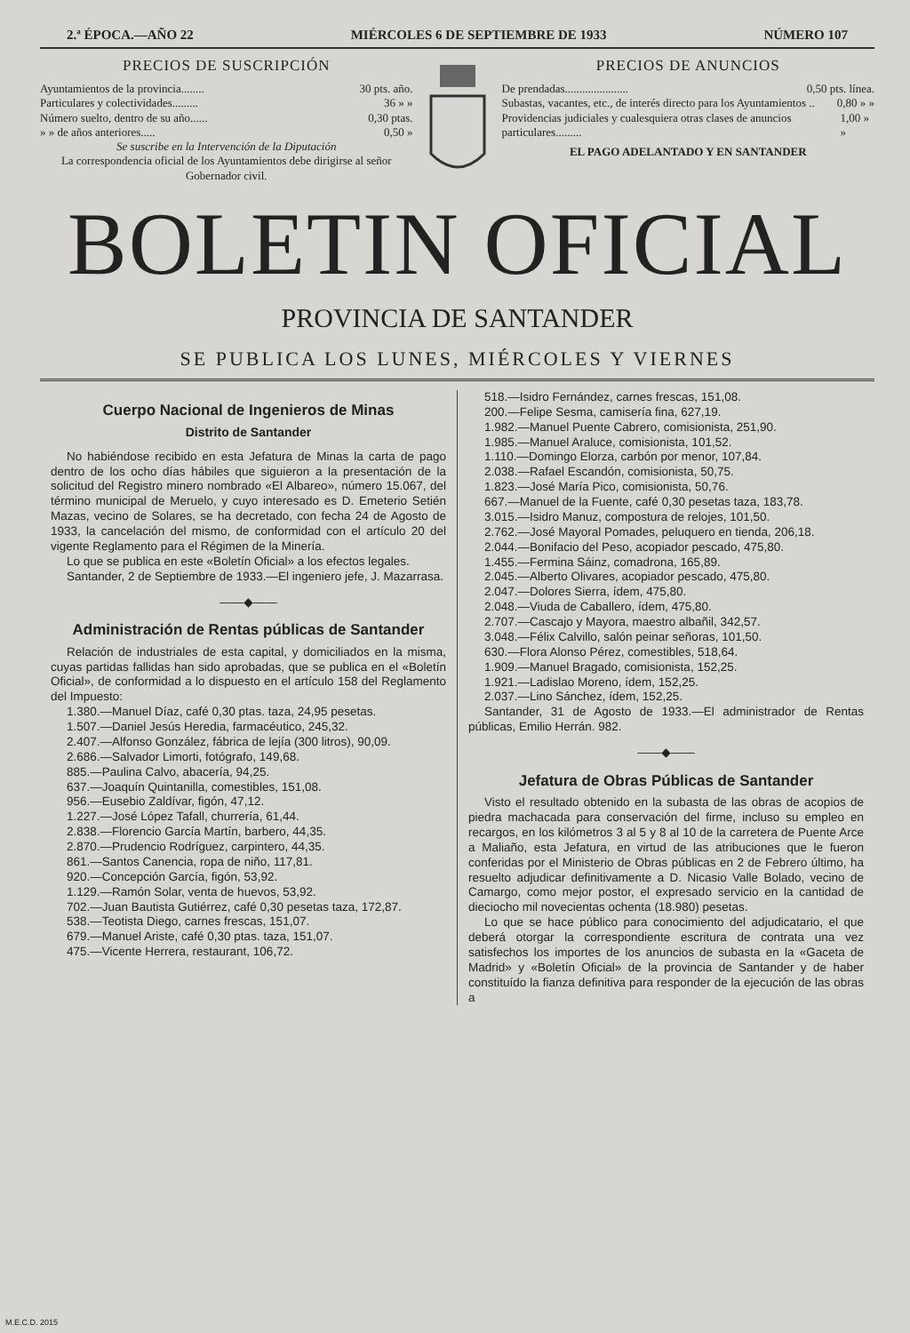2.ª ÉPOCA.—AÑO 22 MIÉRCOLES 6 DE SEPTIEMBRE DE 1933 NÚMERO 107
PRECIOS DE SUSCRIPCIÓN
Ayuntamientos de la provincia........ 30 pts. año.
Particulares y colectividades......... 36 » »
Número suelto, dentro de su año...... 0,30 ptas.
» » de años anteriores..... 0,50 »
Se suscribe en la Intervención de la Diputación
La correspondencia oficial de los Ayuntamientos debe dirigirse al señor Gobernador civil.
PRECIOS DE ANUNCIOS
De prendadas...................... 0,50 pts. línea.
Subastas, vacantes, etc., de interés directo para los Ayuntamientos .. 0,80 » »
Providencias judiciales y cualesquiera otras clases de anuncios particulares......... 1,00 » »
EL PAGO ADELANTADO Y EN SANTANDER
BOLETIN OFICIAL
PROVINCIA DE SANTANDER
SE PUBLICA LOS LUNES, MIÉRCOLES Y VIERNES
Cuerpo Nacional de Ingenieros de Minas
Distrito de Santander
No habiéndose recibido en esta Jefatura de Minas la carta de pago dentro de los ocho días hábiles que siguieron a la presentación de la solicitud del Registro minero nombrado «El Albareo», número 15.067, del término municipal de Meruelo, y cuyo interesado es D. Emeterio Setién Mazas, vecino de Solares, se ha decretado, con fecha 24 de Agosto de 1933, la cancelación del mismo, de conformidad con el artículo 20 del vigente Reglamento para el Régimen de la Minería.
Lo que se publica en este «Boletín Oficial» a los efectos legales.
Santander, 2 de Septiembre de 1933.—El ingeniero jefe, J. Mazarrasa.
——◆——
Administración de Rentas públicas de Santander
Relación de industriales de esta capital, y domiciliados en la misma, cuyas partidas fallidas han sido aprobadas, que se publica en el «Boletín Oficial», de conformidad a lo dispuesto en el artículo 158 del Reglamento del Impuesto:
1.380.—Manuel Díaz, café 0,30 ptas. taza, 24,95 pesetas.
1.507.—Daniel Jesús Heredia, farmacéutico, 245,32.
2.407.—Alfonso González, fábrica de lejía (300 litros), 90,09.
2.686.—Salvador Limorti, fotógrafo, 149,68.
885.—Paulina Calvo, abacería, 94,25.
637.—Joaquín Quintanilla, comestibles, 151,08.
956.—Eusebio Zaldívar, figón, 47,12.
1.227.—José López Tafall, churrería, 61,44.
2.838.—Florencio García Martín, barbero, 44,35.
2.870.—Prudencio Rodríguez, carpintero, 44,35.
861.—Santos Canencia, ropa de niño, 117,81.
920.—Concepción García, figón, 53,92.
1.129.—Ramón Solar, venta de huevos, 53,92.
702.—Juan Bautista Gutiérrez, café 0,30 pesetas taza, 172,87.
538.—Teotista Diego, carnes frescas, 151,07.
679.—Manuel Ariste, café 0,30 ptas. taza, 151,07.
475.—Vicente Herrera, restaurant, 106,72.
518.—Isidro Fernández, carnes frescas, 151,08.
200.—Felipe Sesma, camisería fina, 627,19.
1.982.—Manuel Puente Cabrero, comisionista, 251,90.
1.985.—Manuel Araluce, comisionista, 101,52.
1.110.—Domingo Elorza, carbón por menor, 107,84.
2.038.—Rafael Escandón, comisionista, 50,75.
1.823.—José María Pico, comisionista, 50,76.
667.—Manuel de la Fuente, café 0,30 pesetas taza, 183,78.
3.015.—Isidro Manuz, compostura de relojes, 101,50.
2.762.—José Mayoral Pomades, peluquero en tienda, 206,18.
2.044.—Bonifacio del Peso, acopiador pescado, 475,80.
1.455.—Fermina Sáinz, comadrona, 165,89.
2.045.—Alberto Olivares, acopiador pescado, 475,80.
2.047.—Dolores Sierra, ídem, 475,80.
2.048.—Viuda de Caballero, ídem, 475,80.
2.707.—Cascajo y Mayora, maestro albañil, 342,57.
3.048.—Félix Calvillo, salón peinar señoras, 101,50.
630.—Flora Alonso Pérez, comestibles, 518,64.
1.909.—Manuel Bragado, comisionista, 152,25.
1.921.—Ladislao Moreno, ídem, 152,25.
2.037.—Lino Sánchez, ídem, 152,25.
Santander, 31 de Agosto de 1933.—El administrador de Rentas públicas, Emilio Herrán. 982.
——◆——
Jefatura de Obras Públicas de Santander
Visto el resultado obtenido en la subasta de las obras de acopios de piedra machacada para conservación del firme, incluso su empleo en recargos, en los kilómetros 3 al 5 y 8 al 10 de la carretera de Puente Arce a Maliaño, esta Jefatura, en virtud de las atribuciones que le fueron conferidas por el Ministerio de Obras públicas en 2 de Febrero último, ha resuelto adjudicar definitivamente a D. Nicasio Valle Bolado, vecino de Camargo, como mejor postor, el expresado servicio en la cantidad de dieciocho mil novecientas ochenta (18.980) pesetas.
Lo que se hace público para conocimiento del adjudicatario, el que deberá otorgar la correspondiente escritura de contrata una vez satisfechos los importes de los anuncios de subasta en la «Gaceta de Madrid» y «Boletín Oficial» de la provincia de Santander y de haber constituído la fianza definitiva para responder de la ejecución de las obras a
M.E.C.D. 2015